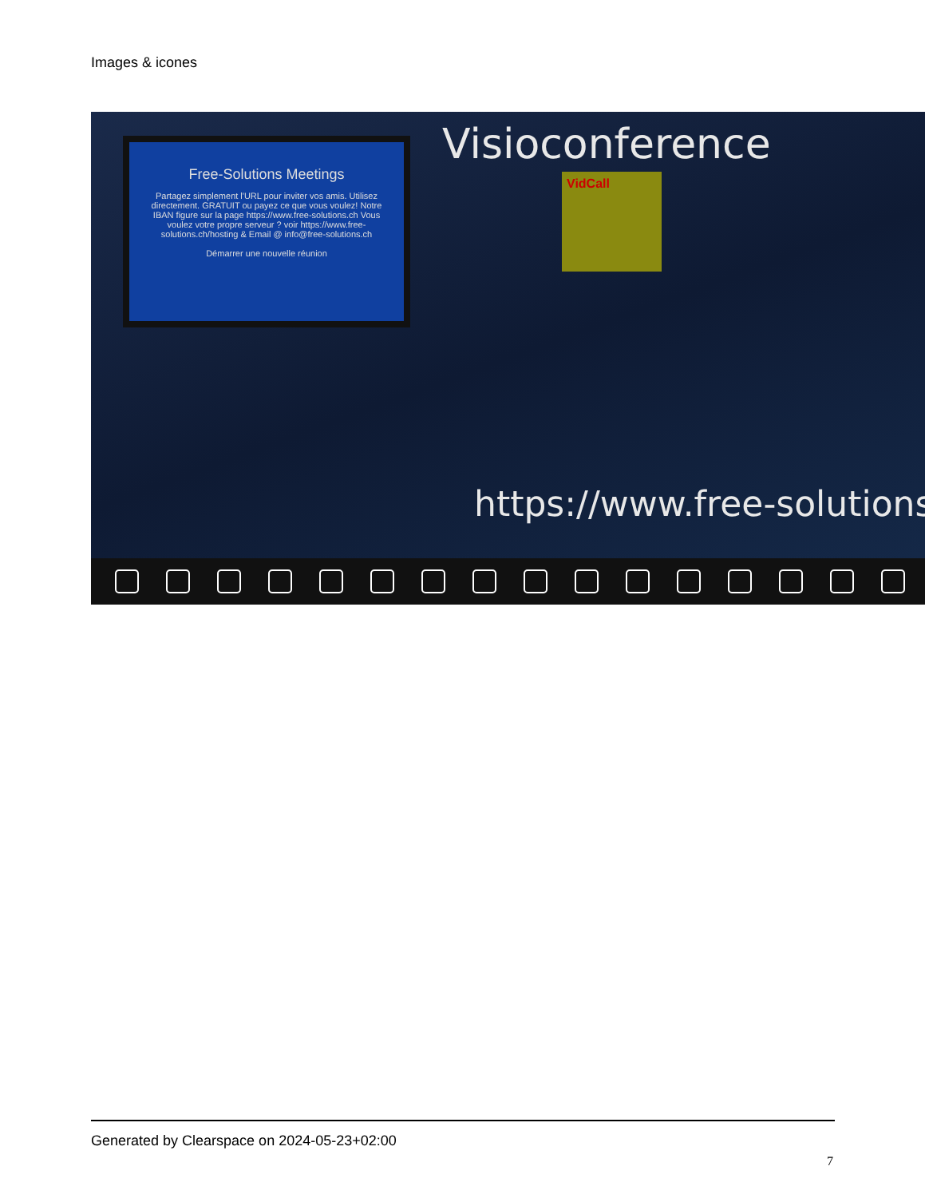Images & icones
Free-Solutions Meetings
Partagez simplement l'URL pour inviter vos amis. Utilisez directement. GRATUIT ou payez ce que vous voulez! Notre IBAN figure sur la page https://www.free-solutions.ch Vous voulez votre propre serveur ? voir https://www.free-solutions.ch/hosting & Email @ info@free-solutions.ch
Démarrer une nouvelle réunion
Visioconference
VidCall
https://www.free-solutions
Generated by Clearspace on 2024-05-23+02:00
7